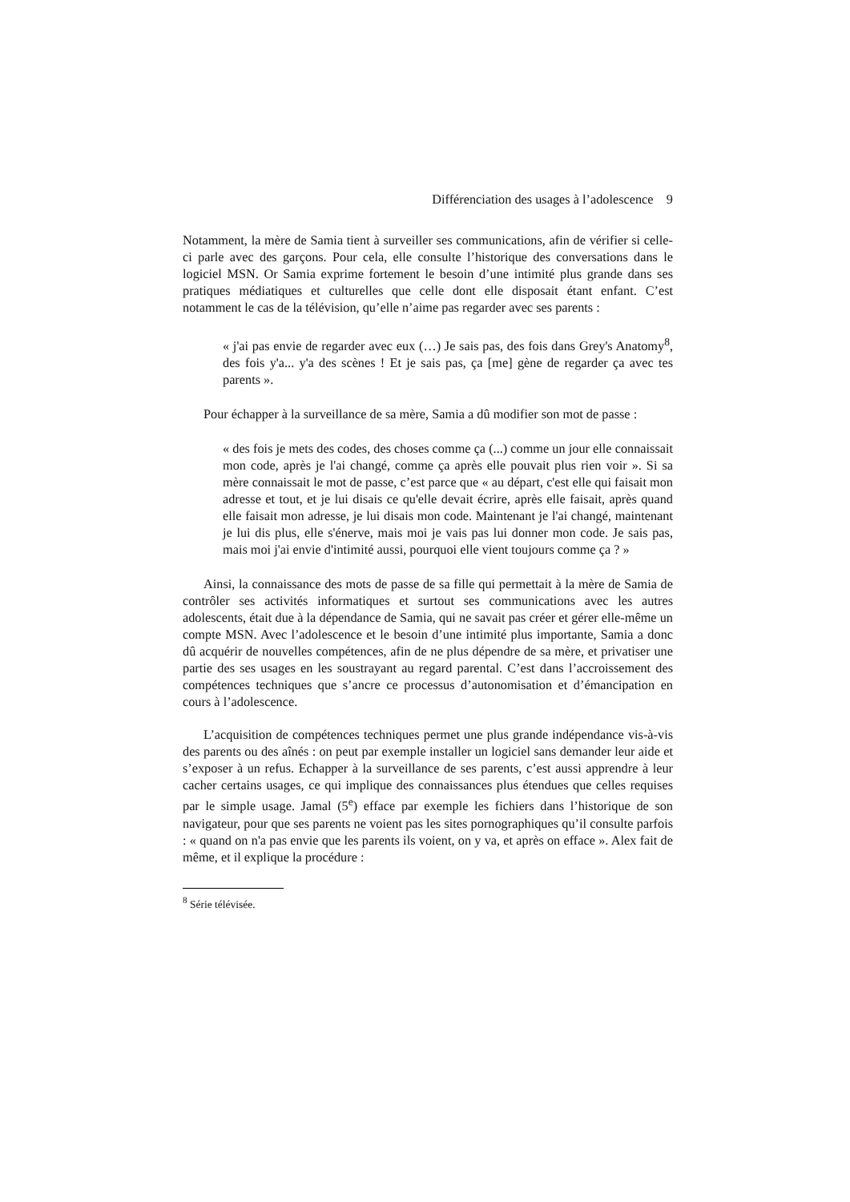Différenciation des usages à l’adolescence 9
Notamment, la mère de Samia tient à surveiller ses communications, afin de vérifier si celle-ci parle avec des garçons. Pour cela, elle consulte l’historique des conversations dans le logiciel MSN. Or Samia exprime fortement le besoin d’une intimité plus grande dans ses pratiques médiatiques et culturelles que celle dont elle disposait étant enfant. C’est notamment le cas de la télévision, qu’elle n’aime pas regarder avec ses parents :
« j'ai pas envie de regarder avec eux (…) Je sais pas, des fois dans Grey's Anatomy<sup>8</sup>, des fois y'a... y'a des scènes ! Et je sais pas, ça [me] gène de regarder ça avec tes parents ».
Pour échapper à la surveillance de sa mère, Samia a dû modifier son mot de passe :
« des fois je mets des codes, des choses comme ça (...) comme un jour elle connaissait mon code, après je l'ai changé, comme ça après elle pouvait plus rien voir ». Si sa mère connaissait le mot de passe, c’est parce que « au départ, c'est elle qui faisait mon adresse et tout, et je lui disais ce qu'elle devait écrire, après elle faisait, après quand elle faisait mon adresse, je lui disais mon code. Maintenant je l'ai changé, maintenant je lui dis plus, elle s'énerve, mais moi je vais pas lui donner mon code. Je sais pas, mais moi j'ai envie d'intimité aussi, pourquoi elle vient toujours comme ça ? »
Ainsi, la connaissance des mots de passe de sa fille qui permettait à la mère de Samia de contrôler ses activités informatiques et surtout ses communications avec les autres adolescents, était due à la dépendance de Samia, qui ne savait pas créer et gérer elle-même un compte MSN. Avec l’adolescence et le besoin d’une intimité plus importante, Samia a donc dû acquérir de nouvelles compétences, afin de ne plus dépendre de sa mère, et privatiser une partie des ses usages en les soustrayant au regard parental. C’est dans l’accroissement des compétences techniques que s’ancre ce processus d’autonomisation et d’émancipation en cours à l’adolescence.
L’acquisition de compétences techniques permet une plus grande indépendance vis-à-vis des parents ou des aînés : on peut par exemple installer un logiciel sans demander leur aide et s’exposer à un refus. Echapper à la surveillance de ses parents, c’est aussi apprendre à leur cacher certains usages, ce qui implique des connaissances plus étendues que celles requises par le simple usage. Jamal (5<sup>e</sup>) efface par exemple les fichiers dans l’historique de son navigateur, pour que ses parents ne voient pas les sites pornographiques qu’il consulte parfois : « quand on n'a pas envie que les parents ils voient, on y va, et après on efface ». Alex fait de même, et il explique la procédure :
<sup>8</sup> Série télévisée.